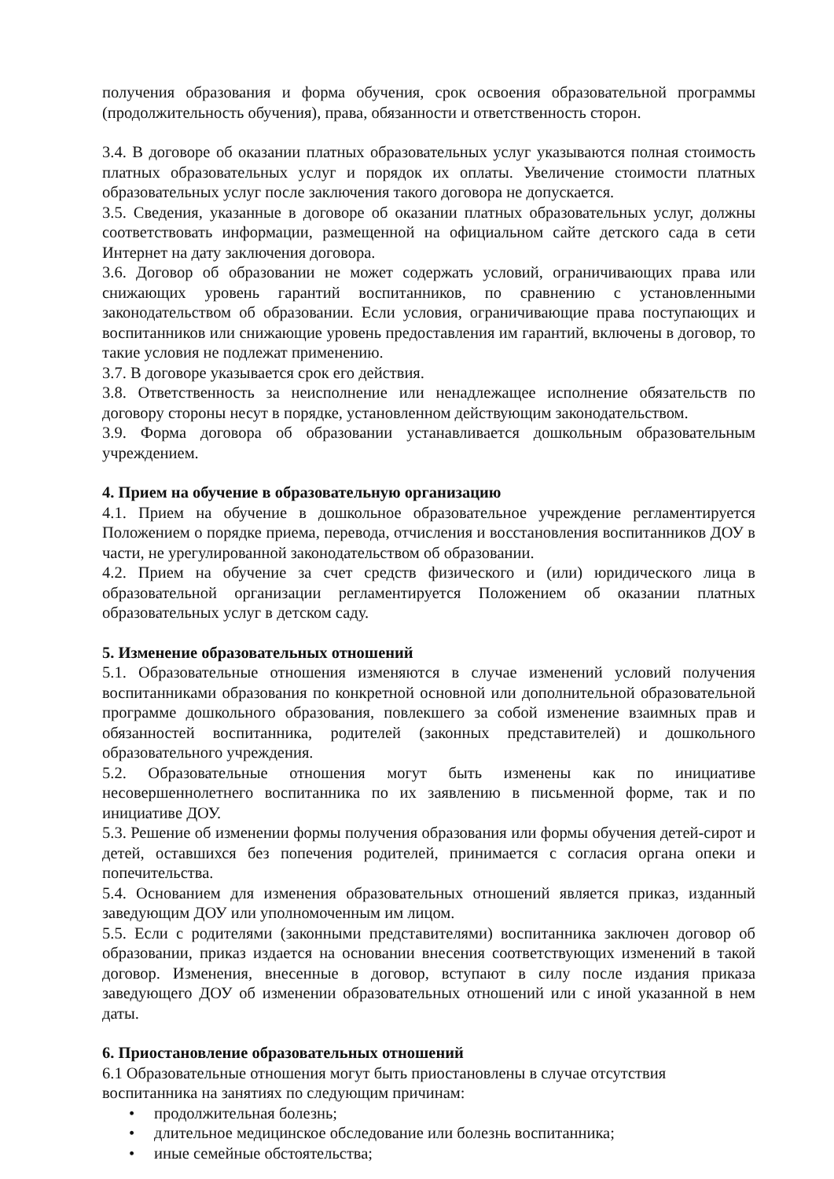получения образования и форма обучения, срок освоения образовательной программы (продолжительность обучения), права, обязанности и ответственность сторон.
3.4. В договоре об оказании платных образовательных услуг указываются полная стоимость платных образовательных услуг и порядок их оплаты. Увеличение стоимости платных образовательных услуг после заключения такого договора не допускается.
3.5. Сведения, указанные в договоре об оказании платных образовательных услуг, должны соответствовать информации, размещенной на официальном сайте детского сада в сети Интернет на дату заключения договора.
3.6. Договор об образовании не может содержать условий, ограничивающих права или снижающих уровень гарантий воспитанников, по сравнению с установленными законодательством об образовании. Если условия, ограничивающие права поступающих и воспитанников или снижающие уровень предоставления им гарантий, включены в договор, то такие условия не подлежат применению.
3.7. В договоре указывается срок его действия.
3.8. Ответственность за неисполнение или ненадлежащее исполнение обязательств по договору стороны несут в порядке, установленном действующим законодательством.
3.9. Форма договора об образовании устанавливается дошкольным образовательным учреждением.
4. Прием на обучение в образовательную организацию
4.1. Прием на обучение в дошкольное образовательное учреждение регламентируется Положением о порядке приема, перевода, отчисления и восстановления воспитанников ДОУ в части, не урегулированной законодательством об образовании.
4.2. Прием на обучение за счет средств физического и (или) юридического лица в образовательной организации регламентируется Положением об оказании платных образовательных услуг в детском саду.
5. Изменение образовательных отношений
5.1. Образовательные отношения изменяются в случае изменений условий получения воспитанниками образования по конкретной основной или дополнительной образовательной программе дошкольного образования, повлекшего за собой изменение взаимных прав и обязанностей воспитанника, родителей (законных представителей) и дошкольного образовательного учреждения.
5.2. Образовательные отношения могут быть изменены как по инициативе несовершеннолетнего воспитанника по их заявлению в письменной форме, так и по инициативе ДОУ.
5.3. Решение об изменении формы получения образования или формы обучения детей-сирот и детей, оставшихся без попечения родителей, принимается с согласия органа опеки и попечительства.
5.4. Основанием для изменения образовательных отношений является приказ, изданный заведующим ДОУ или уполномоченным им лицом.
5.5. Если с родителями (законными представителями) воспитанника заключен договор об образовании, приказ издается на основании внесения соответствующих изменений в такой договор. Изменения, внесенные в договор, вступают в силу после издания приказа заведующего ДОУ об изменении образовательных отношений или с иной указанной в нем даты.
6. Приостановление образовательных отношений
6.1 Образовательные отношения могут быть приостановлены в случае отсутствия
воспитанника на занятиях по следующим причинам:
• продолжительная болезнь;
• длительное медицинское обследование или болезнь воспитанника;
• иные семейные обстоятельства;